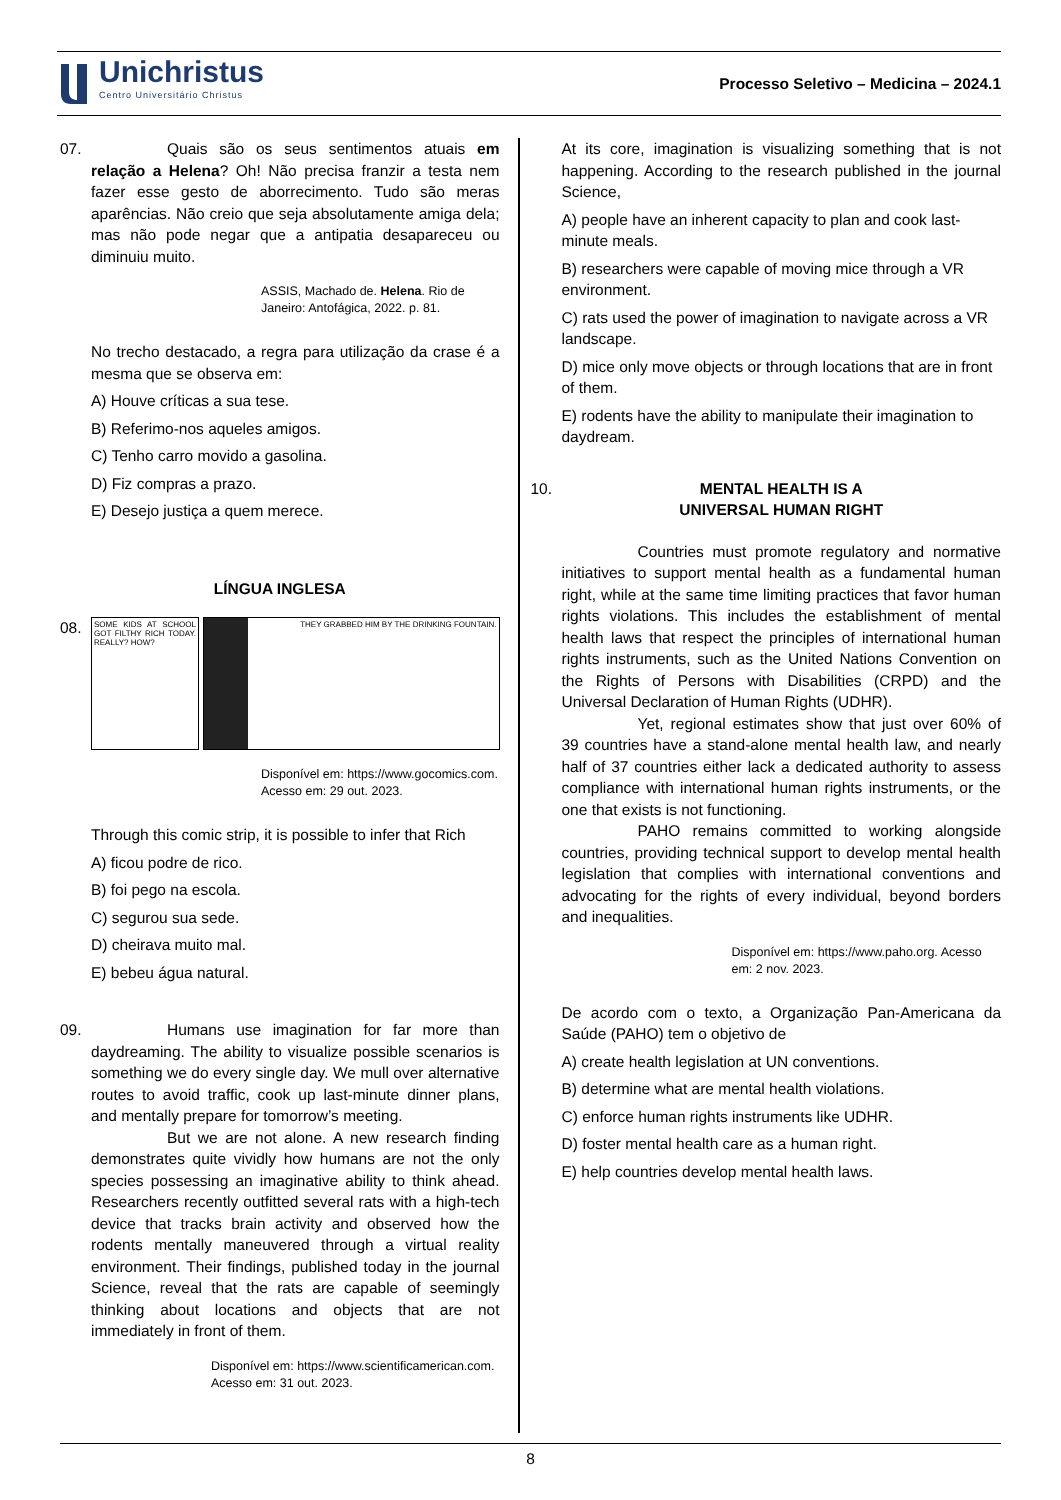Unichristus
Centro Universitário Christus
Processo Seletivo – Medicina – 2024.1
07. Quais são os seus sentimentos atuais em relação a Helena? Oh! Não precisa franzir a testa nem fazer esse gesto de aborrecimento. Tudo são meras aparências. Não creio que seja absolutamente amiga dela; mas não pode negar que a antipatia desapareceu ou diminuiu muito.
ASSIS, Machado de. Helena. Rio de Janeiro: Antofágica, 2022. p. 81.
No trecho destacado, a regra para utilização da crase é a mesma que se observa em:
A) Houve críticas a sua tese.
B) Referimo-nos aqueles amigos.
C) Tenho carro movido a gasolina.
D) Fiz compras a prazo.
E) Desejo justiça a quem merece.
LÍNGUA INGLESA
08.
SOME KIDS AT SCHOOL GOT FILTHY RICH TODAY. REALLY? HOW?
THEY GRABBED HIM BY THE DRINKING FOUNTAIN.
Disponível em: https://www.gocomics.com. Acesso em: 29 out. 2023.
Through this comic strip, it is possible to infer that Rich
A) ficou podre de rico.
B) foi pego na escola.
C) segurou sua sede.
D) cheirava muito mal.
E) bebeu água natural.
09. Humans use imagination for far more than daydreaming. The ability to visualize possible scenarios is something we do every single day. We mull over alternative routes to avoid traffic, cook up last-minute dinner plans, and mentally prepare for tomorrow’s meeting.
But we are not alone. A new research finding demonstrates quite vividly how humans are not the only species possessing an imaginative ability to think ahead. Researchers recently outfitted several rats with a high-tech device that tracks brain activity and observed how the rodents mentally maneuvered through a virtual reality environment. Their findings, published today in the journal Science, reveal that the rats are capable of seemingly thinking about locations and objects that are not immediately in front of them.
Disponível em: https://www.scientificamerican.com. Acesso em: 31 out. 2023.
At its core, imagination is visualizing something that is not happening. According to the research published in the journal Science,
A) people have an inherent capacity to plan and cook last-minute meals.
B) researchers were capable of moving mice through a VR environment.
C) rats used the power of imagination to navigate across a VR landscape.
D) mice only move objects or through locations that are in front of them.
E) rodents have the ability to manipulate their imagination to daydream.
10. MENTAL HEALTH IS A
UNIVERSAL HUMAN RIGHT
Countries must promote regulatory and normative initiatives to support mental health as a fundamental human right, while at the same time limiting practices that favor human rights violations. This includes the establishment of mental health laws that respect the principles of international human rights instruments, such as the United Nations Convention on the Rights of Persons with Disabilities (CRPD) and the Universal Declaration of Human Rights (UDHR).
Yet, regional estimates show that just over 60% of 39 countries have a stand-alone mental health law, and nearly half of 37 countries either lack a dedicated authority to assess compliance with international human rights instruments, or the one that exists is not functioning.
PAHO remains committed to working alongside countries, providing technical support to develop mental health legislation that complies with international conventions and advocating for the rights of every individual, beyond borders and inequalities.
Disponível em: https://www.paho.org. Acesso em: 2 nov. 2023.
De acordo com o texto, a Organização Pan-Americana da Saúde (PAHO) tem o objetivo de
A) create health legislation at UN conventions.
B) determine what are mental health violations.
C) enforce human rights instruments like UDHR.
D) foster mental health care as a human right.
E) help countries develop mental health laws.
8